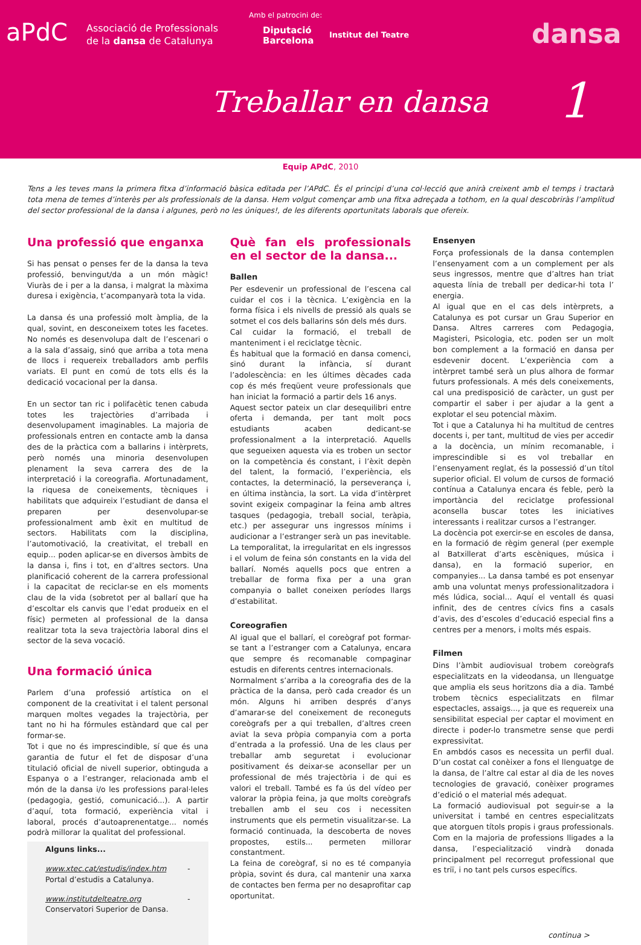aPdC
Associació de Professionals
de la dansa de Catalunya
Amb el patrocini de:
Diputació
Barcelona
Institut del Teatre dansa
Treballar en dansa 1
Equip APdC, 2010
Tens a les teves mans la primera fitxa d’informació bàsica editada per l’APdC. És el principi d’una col·lecció que anirà creixent amb el temps i tractarà tota mena de temes d’interès per als professionals de la dansa. Hem volgut començar amb una fitxa adreçada a tothom, en la qual descobriràs l’amplitud del sector professional de la dansa i algunes, però no les úniques!, de les diferents oportunitats laborals que ofereix.
Una professió que enganxa
Si has pensat o penses fer de la dansa la teva professió, benvingut/da a un món màgic! Viuràs de i per a la dansa, i malgrat la màxima duresa i exigència, t’acompanyarà tota la vida.
La dansa és una professió molt àmplia, de la qual, sovint, en desconeixem totes les facetes. No només es desenvolupa dalt de l’escenari o a la sala d’assaig, sinó que arriba a tota mena de llocs i requereix treballadors amb perfils variats. El punt en comú de tots ells és la dedicació vocacional per la dansa.
En un sector tan ric i polifacètic tenen cabuda totes les trajectòries d’arribada i desenvolupament imaginables. La majoria de professionals entren en contacte amb la dansa des de la pràctica com a ballarins i intèrprets, però només una minoria desenvolupen plenament la seva carrera des de la interpretació i la coreografia. Afortunadament, la riquesa de coneixements, tècniques i habilitats que adquireix l’estudiant de dansa el preparen per desenvolupar-se professionalment amb èxit en multitud de sectors. Habilitats com la disciplina, l’automotivació, la creativitat, el treball en equip... poden aplicar-se en diversos àmbits de la dansa i, fins i tot, en d’altres sectors. Una planificació coherent de la carrera professional i la capacitat de reciclar-se en els moments clau de la vida (sobretot per al ballarí que ha d’escoltar els canvis que l’edat produeix en el físic) permeten al professional de la dansa realitzar tota la seva trajectòria laboral dins el sector de la seva vocació.
Una formació única
Parlem d’una professió artística on el component de la creativitat i el talent personal marquen moltes vegades la trajectòria, per tant no hi ha fórmules estàndard que cal per formar-se.
Tot i que no és imprescindible, sí que és una garantia de futur el fet de disposar d’una titulació oficial de nivell superior, obtinguda a Espanya o a l’estranger, relacionada amb el món de la dansa i/o les professions paral·leles (pedagogia, gestió, comunicació...). A partir d’aquí, tota formació, experiència vital i laboral, procés d’autoaprenentatge... només podrà millorar la qualitat del professional.
Alguns links...
www.xtec.cat/estudis/index.htm - Portal d’estudis a Catalunya.
www.institutdelteatre.org - Conservatori Superior de Dansa.
Què fan els professionals en el sector de la dansa...
Ballen
Per esdevenir un professional de l’escena cal cuidar el cos i la tècnica. L’exigència en la forma física i els nivells de pressió als quals se sotmet el cos dels ballarins són dels més durs.
Cal cuidar la formació, el treball de manteniment i el reciclatge tècnic.
És habitual que la formació en dansa comenci, sinó durant la infància, sí durant l’adolescència: en les últimes dècades cada cop és més freqüent veure professionals que han iniciat la formació a partir dels 16 anys.
Aquest sector pateix un clar desequilibri entre oferta i demanda, per tant molt pocs estudiants acaben dedicant-se professionalment a la interpretació. Aquells que segueixen aquesta via es troben un sector on la competència és constant, i l’èxit depèn del talent, la formació, l’experiència, els contactes, la determinació, la perseverança i, en última instància, la sort. La vida d’intèrpret sovint exigeix compaginar la feina amb altres tasques (pedagogia, treball social, teràpia, etc.) per assegurar uns ingressos mínims i audicionar a l’estranger serà un pas inevitable. La temporalitat, la irregularitat en els ingressos i el volum de feina són constants en la vida del ballarí. Només aquells pocs que entren a treballar de forma fixa per a una gran companyia o ballet coneixen períodes llargs d’estabilitat.
Coreografien
Al igual que el ballarí, el coreògraf pot formar-se tant a l’estranger com a Catalunya, encara que sempre és recomanable compaginar estudis en diferents centres internacionals.
Normalment s’arriba a la coreografia des de la pràctica de la dansa, però cada creador és un món. Alguns hi arriben després d’anys d’amarar-se del coneixement de reconeguts coreògrafs per a qui treballen, d’altres creen aviat la seva pròpia companyia com a porta d’entrada a la professió. Una de les claus per treballar amb seguretat i evolucionar positivament és deixar-se aconsellar per un professional de més trajectòria i de qui es valori el treball. També es fa ús del vídeo per valorar la pròpia feina, ja que molts coreògrafs treballen amb el seu cos i necessiten instruments que els permetin visualitzar-se. La formació continuada, la descoberta de noves propostes, estils... permeten millorar constantment.
La feina de coreògraf, si no es té companyia pròpia, sovint és dura, cal mantenir una xarxa de contactes ben ferma per no desaprofitar cap oportunitat.
Ensenyen
Força professionals de la dansa contemplen l’ensenyament com a un complement per als seus ingressos, mentre que d’altres han triat aquesta línia de treball per dedicar-hi tota l’ energia.
Al igual que en el cas dels intèrprets, a Catalunya es pot cursar un Grau Superior en Dansa. Altres carreres com Pedagogia, Magisteri, Psicologia, etc. poden ser un molt bon complement a la formació en dansa per esdevenir docent. L’experiència com a intèrpret també serà un plus alhora de formar futurs professionals. A més dels coneixements, cal una predisposició de caràcter, un gust per compartir el saber i per ajudar a la gent a explotar el seu potencial màxim.
Tot i que a Catalunya hi ha multitud de centres docents i, per tant, multitud de vies per accedir a la docència, un mínim recomanable, i imprescindible si es vol treballar en l’ensenyament reglat, és la possessió d’un títol superior oficial. El volum de cursos de formació contínua a Catalunya encara és feble, però la importància del reciclatge professional aconsella buscar totes les iniciatives interessants i realitzar cursos a l’estranger.
La docència pot exercir-se en escoles de dansa, en la formació de règim general (per exemple al Batxillerat d’arts escèniques, música i dansa), en la formació superior, en companyies... La dansa també es pot ensenyar amb una voluntat menys professionalitzadora i més lúdica, social... Aquí el ventall és quasi infinit, des de centres cívics fins a casals d’avis, des d’escoles d’educació especial fins a centres per a menors, i molts més espais.
Filmen
Dins l’àmbit audiovisual trobem coreògrafs especialitzats en la videodansa, un llenguatge que amplia els seus horitzons dia a dia. També trobem tècnics especialitzats en filmar espectacles, assaigs..., ja que es requereix una sensibilitat especial per captar el moviment en directe i poder-lo transmetre sense que perdi expressivitat.
En ambdós casos es necessita un perfil dual. D’un costat cal conèixer a fons el llenguatge de la dansa, de l’altre cal estar al dia de les noves tecnologies de gravació, conèixer programes d’edició o el material més adequat.
La formació audiovisual pot seguir-se a la universitat i també en centres especialitzats que atorguen títols propis i graus professionals. Com en la majoria de professions lligades a la dansa, l’especialització vindrà donada principalment pel recorregut professional que es triï, i no tant pels cursos específics.
continua >